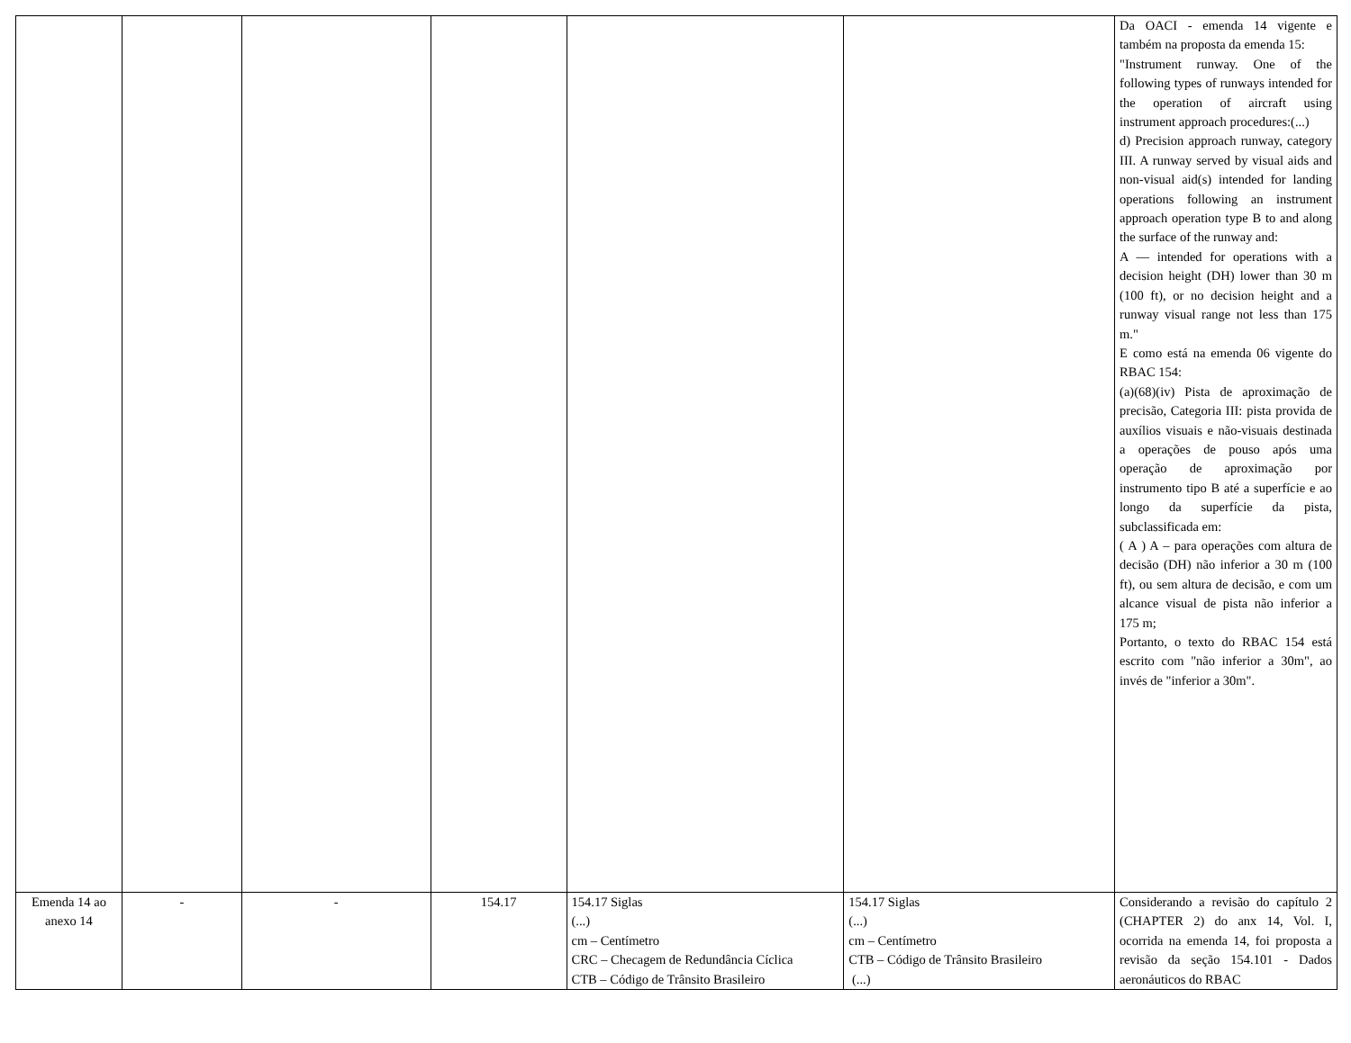| | | | | | | Da OACI - emenda 14 vigente e também na proposta da emenda 15: "Instrument runway. One of the following types of runways intended for the operation of aircraft using instrument approach procedures:(...) d) Precision approach runway, category III. A runway served by visual aids and non-visual aid(s) intended for landing operations following an instrument approach operation type B to and along the surface of the runway and: A — intended for operations with a decision height (DH) lower than 30 m (100 ft), or no decision height and a runway visual range not less than 175 m." E como está na emenda 06 vigente do RBAC 154: (a)(68)(iv) Pista de aproximação de precisão, Categoria III: pista provida de auxílios visuais e não-visuais destinada a operações de pouso após uma operação de aproximação por instrumento tipo B até a superfície e ao longo da superfície da pista, subclassificada em: ( A ) A – para operações com altura de decisão (DH) não inferior a 30 m (100 ft), ou sem altura de decisão, e com um alcance visual de pista não inferior a 175 m; Portanto, o texto do RBAC 154 está escrito com "não inferior a 30m", ao invés de "inferior a 30m". |
| Emenda 14 ao anexo 14 | - | - | 154.17 | 154.17 Siglas (...) cm – Centímetro CRC – Checagem de Redundância Cíclica CTB – Código de Trânsito Brasileiro | 154.17 Siglas (...) cm – Centímetro CTB – Código de Trânsito Brasileiro (...) | Considerando a revisão do capítulo 2 (CHAPTER 2) do anx 14, Vol. I, ocorrida na emenda 14, foi proposta a revisão da seção 154.101 - Dados aeronáuticos do RBAC |